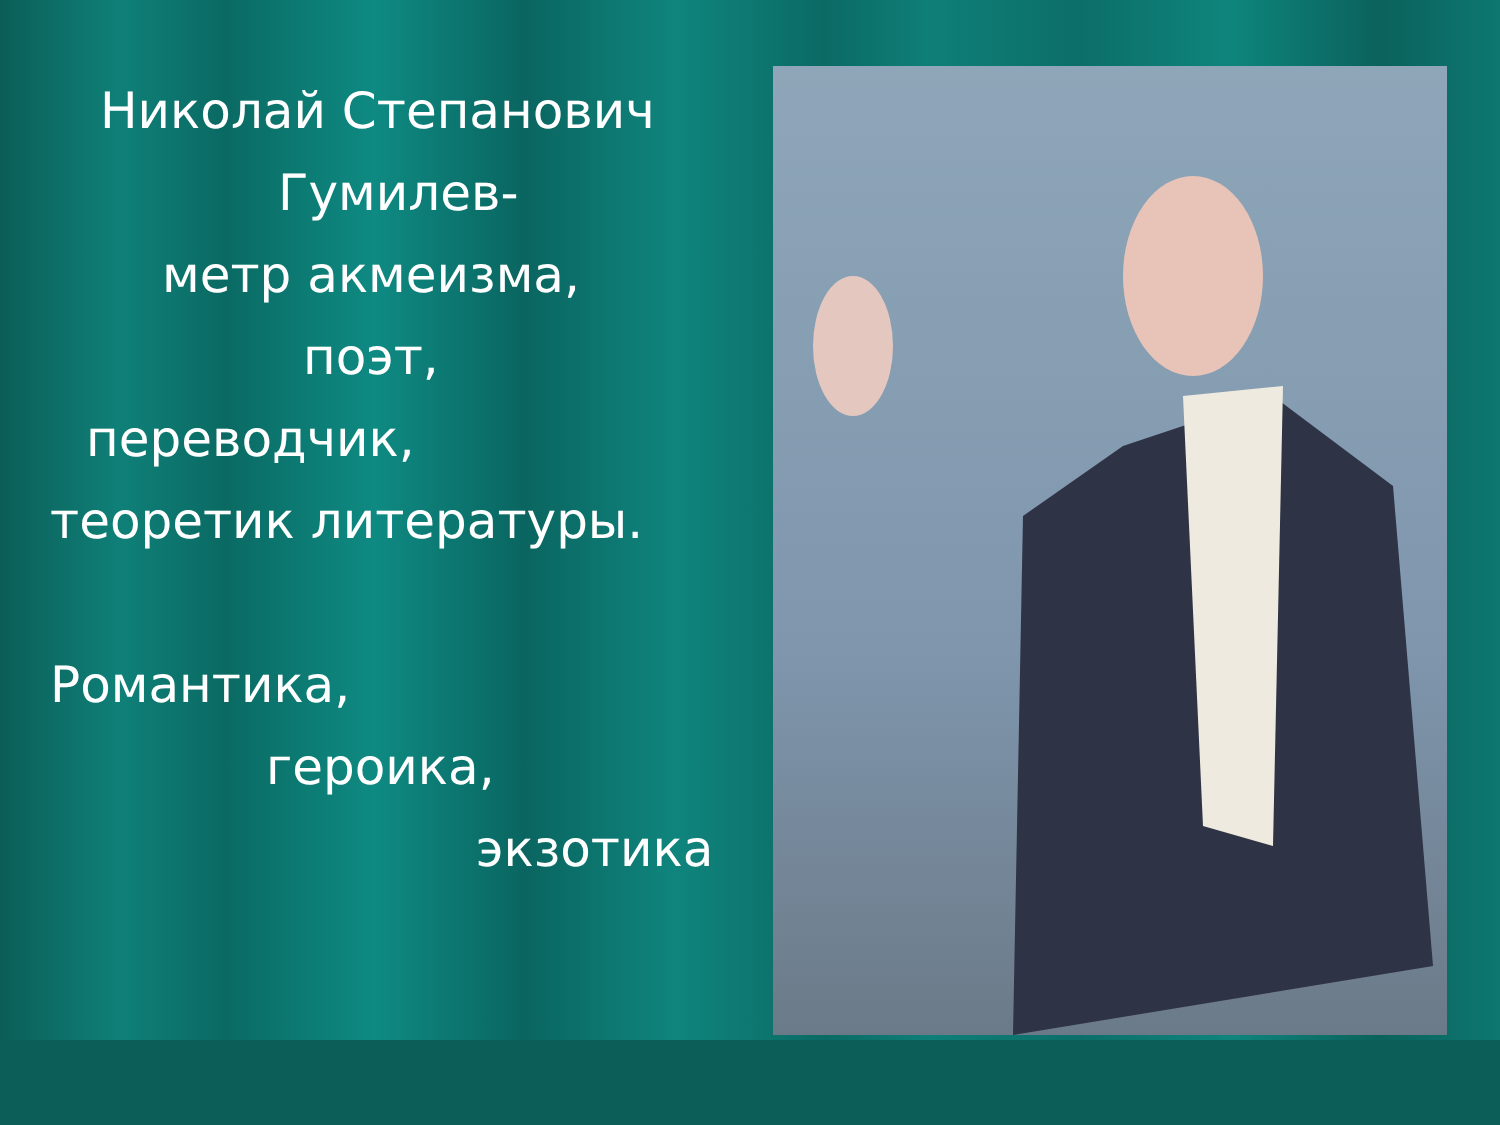Николай Степанович
Гумилев-
метр акмеизма,
поэт,
переводчик,
теоретик литературы.
Романтика,
героика,
экзотика